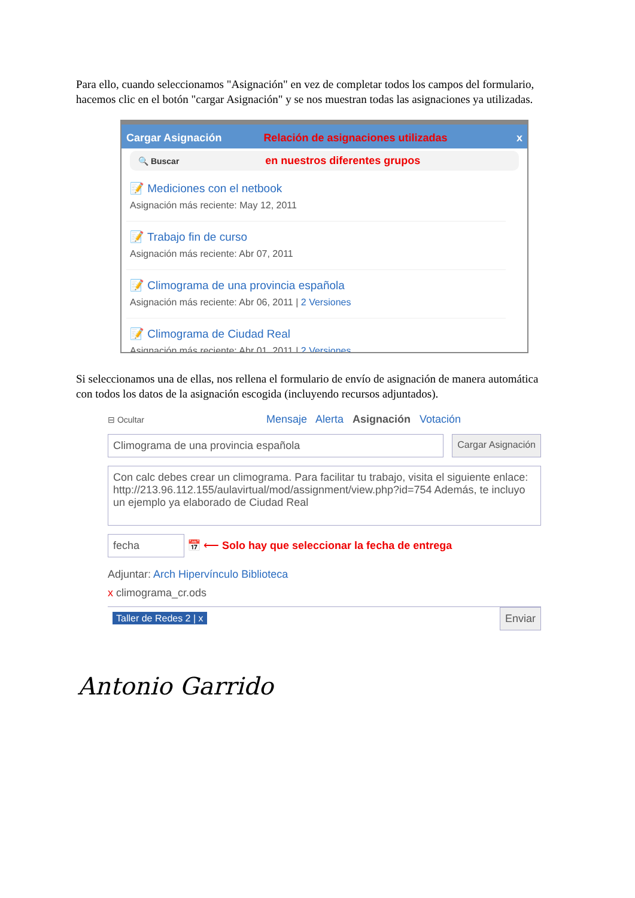Para ello, cuando seleccionamos "Asignación" en vez de completar todos los campos del formulario, hacemos clic en el botón "cargar Asignación" y se nos muestran todas las asignaciones ya utilizadas.
Cargar Asignación Relación de asignaciones utilizadas x
🔍 Buscar en nuestros diferentes grupos
📝 Mediciones con el netbook
Asignación más reciente: May 12, 2011
📝 Trabajo fin de curso
Asignación más reciente: Abr 07, 2011
📝 Climograma de una provincia española
Asignación más reciente: Abr 06, 2011 | 2 Versiones
📝 Climograma de Ciudad Real
Asignación más reciente: Abr 01, 2011 | 2 Versiones
Si seleccionamos una de ellas, nos rellena el formulario de envío de asignación de manera automática con todos los datos de la asignación escogida (incluyendo recursos adjuntados).
⊟ Ocultar Mensaje Alerta Asignación Votación
Climograma de una provincia española
Cargar Asignación
Con calc debes crear un climograma. Para facilitar tu trabajo, visita el siguiente enlace: http://213.96.112.155/aulavirtual/mod/assignment/view.php?id=754 Además, te incluyo un ejemplo ya elaborado de Ciudad Real
fecha 📅 ⟵ Solo hay que seleccionar la fecha de entrega
Adjuntar: Arch Hipervínculo Biblioteca
x climograma_cr.ods
Taller de Redes 2 | x Enviar
Antonio Garrido